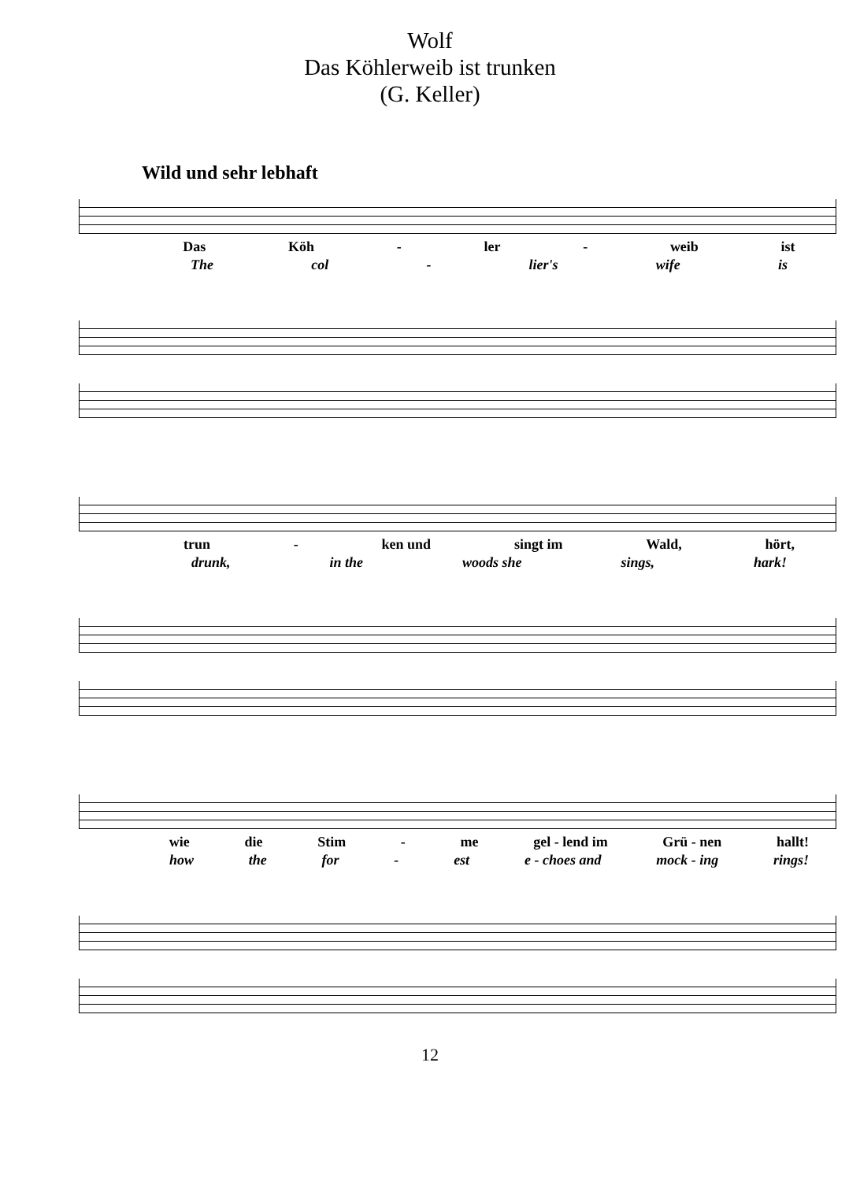Wolf
Das Köhlerweib ist trunken
(G. Keller)
Wild und sehr lebhaft
Das Köh - ler - weib ist
The col - lier's wife is
trun - ken und singt im Wald, hört,
drunk, in the woods she sings, hark!
wie die Stim - me gel - lend im Grü - nen hallt!
how the for - est e - choes and mock - ing rings!
12